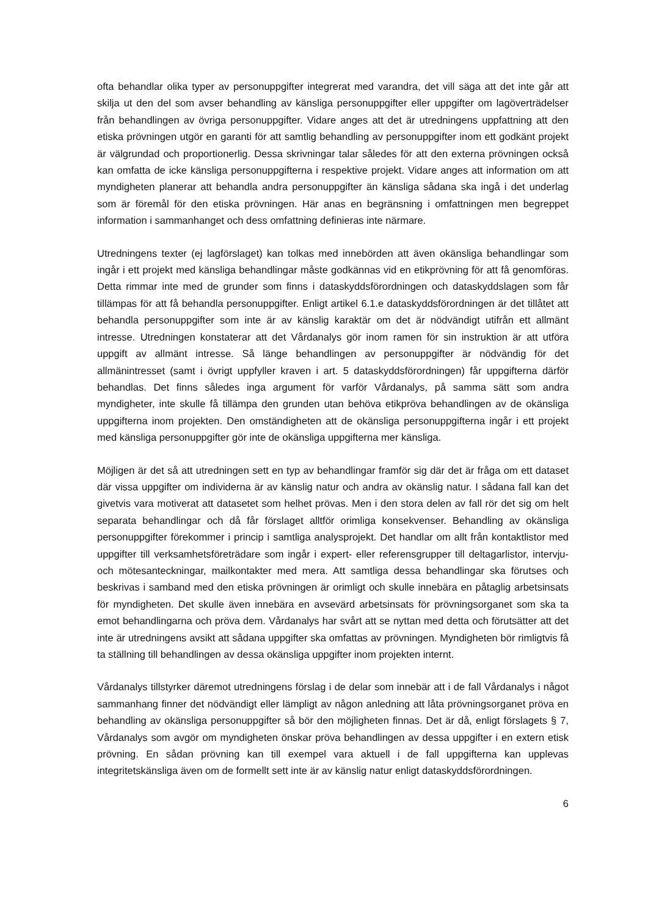ofta behandlar olika typer av personuppgifter integrerat med varandra, det vill säga att det inte går att skilja ut den del som avser behandling av känsliga personuppgifter eller uppgifter om lagöverträdelser från behandlingen av övriga personuppgifter. Vidare anges att det är utredningens uppfattning att den etiska prövningen utgör en garanti för att samtlig behandling av personuppgifter inom ett godkänt projekt är välgrundad och proportionerlig. Dessa skrivningar talar således för att den externa prövningen också kan omfatta de icke känsliga personuppgifterna i respektive projekt. Vidare anges att information om att myndigheten planerar att behandla andra personuppgifter än känsliga sådana ska ingå i det underlag som är föremål för den etiska prövningen. Här anas en begränsning i omfattningen men begreppet information i sammanhanget och dess omfattning definieras inte närmare.
Utredningens texter (ej lagförslaget) kan tolkas med innebörden att även okänsliga behandlingar som ingår i ett projekt med känsliga behandlingar måste godkännas vid en etikprövning för att få genomföras. Detta rimmar inte med de grunder som finns i dataskyddsförordningen och dataskyddslagen som får tillämpas för att få behandla personuppgifter. Enligt artikel 6.1.e dataskyddsförordningen är det tillåtet att behandla personuppgifter som inte är av känslig karaktär om det är nödvändigt utifrån ett allmänt intresse. Utredningen konstaterar att det Vårdanalys gör inom ramen för sin instruktion är att utföra uppgift av allmänt intresse. Så länge behandlingen av personuppgifter är nödvändig för det allmänintresset (samt i övrigt uppfyller kraven i art. 5 dataskyddsförordningen) får uppgifterna därför behandlas. Det finns således inga argument för varför Vårdanalys, på samma sätt som andra myndigheter, inte skulle få tillämpa den grunden utan behöva etikpröva behandlingen av de okänsliga uppgifterna inom projekten. Den omständigheten att de okänsliga personuppgifterna ingår i ett projekt med känsliga personuppgifter gör inte de okänsliga uppgifterna mer känsliga.
Möjligen är det så att utredningen sett en typ av behandlingar framför sig där det är fråga om ett dataset där vissa uppgifter om individerna är av känslig natur och andra av okänslig natur. I sådana fall kan det givetvis vara motiverat att datasetet som helhet prövas. Men i den stora delen av fall rör det sig om helt separata behandlingar och då får förslaget alltför orimliga konsekvenser. Behandling av okänsliga personuppgifter förekommer i princip i samtliga analysprojekt. Det handlar om allt från kontaktlistor med uppgifter till verksamhetsföreträdare som ingår i expert- eller referensgrupper till deltagarlistor, intervju- och mötesanteckningar, mailkontakter med mera. Att samtliga dessa behandlingar ska förutses och beskrivas i samband med den etiska prövningen är orimligt och skulle innebära en påtaglig arbetsinsats för myndigheten. Det skulle även innebära en avsevärd arbetsinsats för prövningsorganet som ska ta emot behandlingarna och pröva dem. Vårdanalys har svårt att se nyttan med detta och förutsätter att det inte är utredningens avsikt att sådana uppgifter ska omfattas av prövningen. Myndigheten bör rimligtvis få ta ställning till behandlingen av dessa okänsliga uppgifter inom projekten internt.
Vårdanalys tillstyrker däremot utredningens förslag i de delar som innebär att i de fall Vårdanalys i något sammanhang finner det nödvändigt eller lämpligt av någon anledning att låta prövningsorganet pröva en behandling av okänsliga personuppgifter så bör den möjligheten finnas. Det är då, enligt förslagets § 7, Vårdanalys som avgör om myndigheten önskar pröva behandlingen av dessa uppgifter i en extern etisk prövning. En sådan prövning kan till exempel vara aktuell i de fall uppgifterna kan upplevas integritetskänsliga även om de formellt sett inte är av känslig natur enligt dataskyddsförordningen.
6